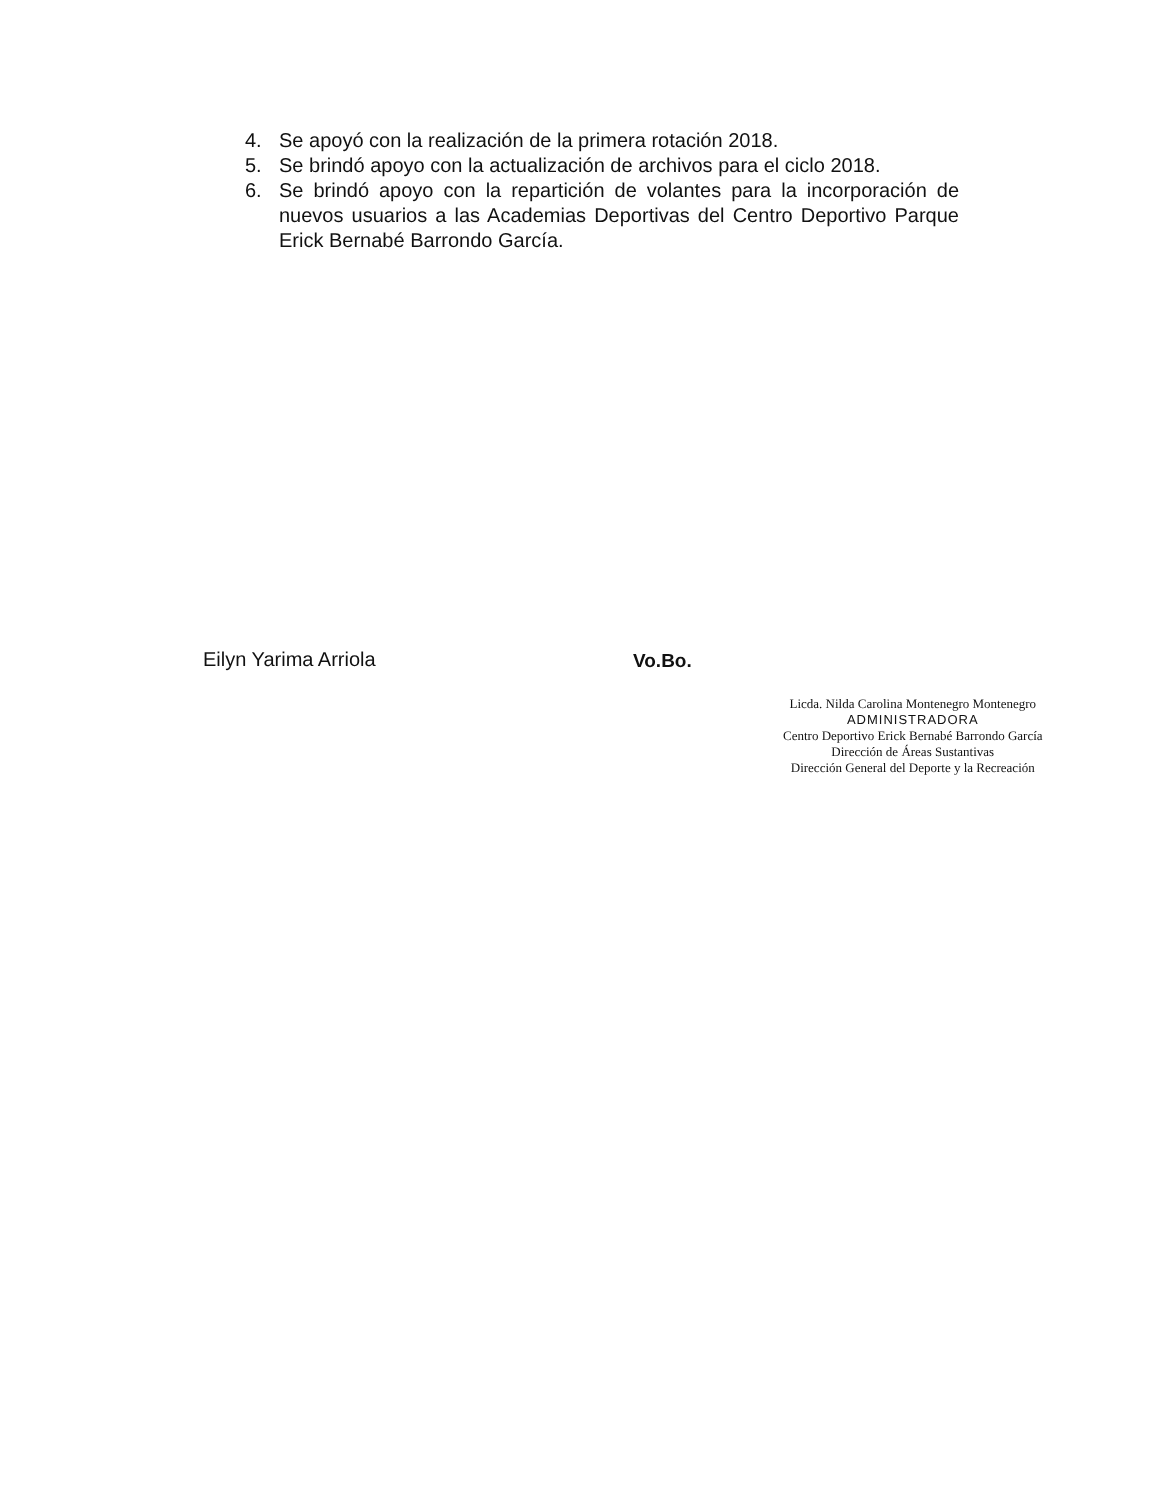4. Se apoyó con la realización de la primera rotación 2018.
5. Se brindó apoyo con la actualización de archivos para el ciclo 2018.
6. Se brindó apoyo con la repartición de volantes para la incorporación de nuevos usuarios a las Academias Deportivas del Centro Deportivo Parque Erick Bernabé Barrondo García.
Eilyn Yarima Arriola Vo.Bo.
Licda. Nilda Carolina Montenegro Montenegro
ADMINISTRADORA
Centro Deportivo Erick Bernabé Barrondo García
Dirección de Áreas Sustantivas
Dirección General del Deporte y la Recreación